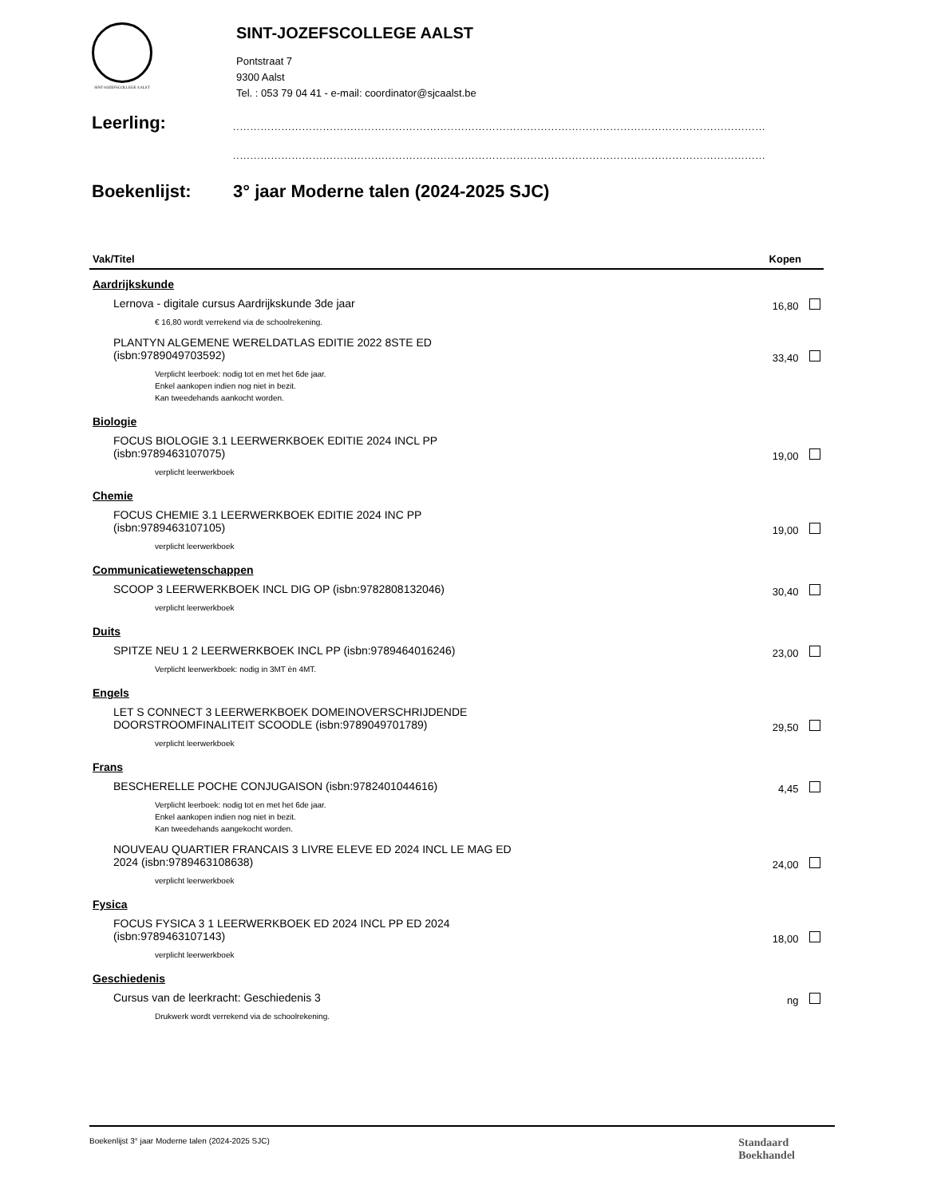SINT-JOZEFSCOLLEGE AALST
SINT-JOZEFSCOLLEGE AALST
Pontstraat 7
9300 Aalst
Tel. : 053 79 04 41 - e-mail: coordinator@sjcaalst.be
Leerling:
..........................................................................................................................................................
..........................................................................................................................................................
Boekenlijst: 3° jaar Moderne talen (2024-2025 SJC)
| Vak/Titel | Kopen |
| --- | --- |
| Aardrijkskunde | |
| Lernova - digitale cursus Aardrijkskunde 3de jaar | 16,80 |
| € 16,80 wordt verrekend via de schoolrekening. | |
| PLANTYN ALGEMENE WERELDATLAS EDITIE 2022 8STE ED (isbn:9789049703592) | 33,40 |
| Verplicht leerboek: nodig tot en met het 6de jaar. Enkel aankopen indien nog niet in bezit. Kan tweedehands aankocht worden. | |
| Biologie | |
| FOCUS BIOLOGIE 3.1 LEERWERKBOEK EDITIE 2024 INCL PP (isbn:9789463107075) | 19,00 |
| verplicht leerwerkboek | |
| Chemie | |
| FOCUS CHEMIE 3.1 LEERWERKBOEK EDITIE 2024 INC PP (isbn:9789463107105) | 19,00 |
| verplicht leerwerkboek | |
| Communicatiewetenschappen | |
| SCOOP 3 LEERWERKBOEK INCL DIG OP (isbn:9782808132046) | 30,40 |
| verplicht leerwerkboek | |
| Duits | |
| SPITZE NEU 1 2 LEERWERKBOEK INCL PP (isbn:9789464016246) | 23,00 |
| Verplicht leerwerkboek: nodig in 3MT én 4MT. | |
| Engels | |
| LET S CONNECT 3 LEERWERKBOEK DOMEINOVERSCHRIJDENDE DOORSTROOMFINALITEIT SCOODLE (isbn:9789049701789) | 29,50 |
| verplicht leerwerkboek | |
| Frans | |
| BESCHERELLE POCHE CONJUGAISON (isbn:9782401044616) | 4,45 |
| Verplicht leerboek: nodig tot en met het 6de jaar. Enkel aankopen indien nog niet in bezit. Kan tweedehands aangekocht worden. | |
| NOUVEAU QUARTIER FRANCAIS 3 LIVRE ELEVE ED 2024 INCL LE MAG ED 2024 (isbn:9789463108638) | 24,00 |
| verplicht leerwerkboek | |
| Fysica | |
| FOCUS FYSICA 3 1 LEERWERKBOEK ED 2024 INCL PP ED 2024 (isbn:9789463107143) | 18,00 |
| verplicht leerwerkboek | |
| Geschiedenis | |
| Cursus van de leerkracht: Geschiedenis 3 | ng |
| Drukwerk wordt verrekend via de schoolrekening. | |
Boekenlijst 3° jaar Moderne talen (2024-2025 SJC) Standaard
Boekhandel